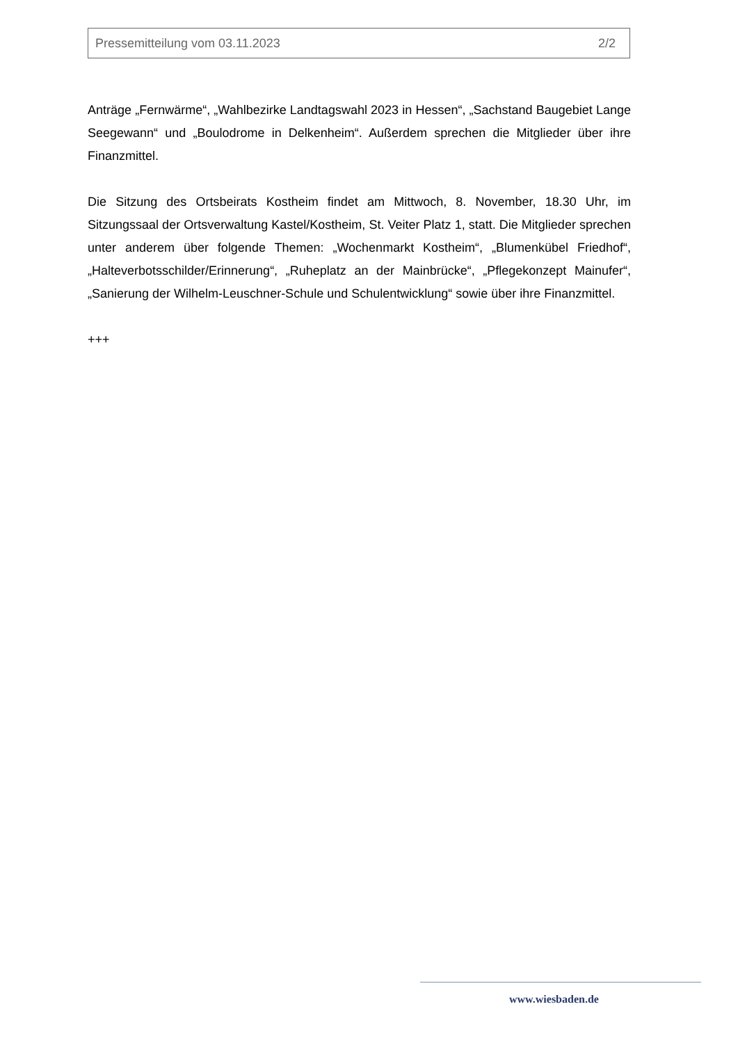Pressemitteilung vom 03.11.2023 2/2
Anträge „Fernwärme“, „Wahlbezirke Landtagswahl 2023 in Hessen“, „Sachstand Baugebiet Lange Seegewann“ und „Boulodrome in Delkenheim“. Außerdem sprechen die Mitglieder über ihre Finanzmittel.
Die Sitzung des Ortsbeirats Kostheim findet am Mittwoch, 8. November, 18.30 Uhr, im Sitzungssaal der Ortsverwaltung Kastel/Kostheim, St. Veiter Platz 1, statt. Die Mitglieder sprechen unter anderem über folgende Themen: „Wochenmarkt Kostheim“, „Blumenkübel Friedhof“, „Halteverbotsschilder/Erinnerung“, „Ruheplatz an der Mainbrücke“, „Pflegekonzept Mainufer“, „Sanierung der Wilhelm-Leuschner-Schule und Schulentwicklung“ sowie über ihre Finanzmittel.
+++
www.wiesbaden.de